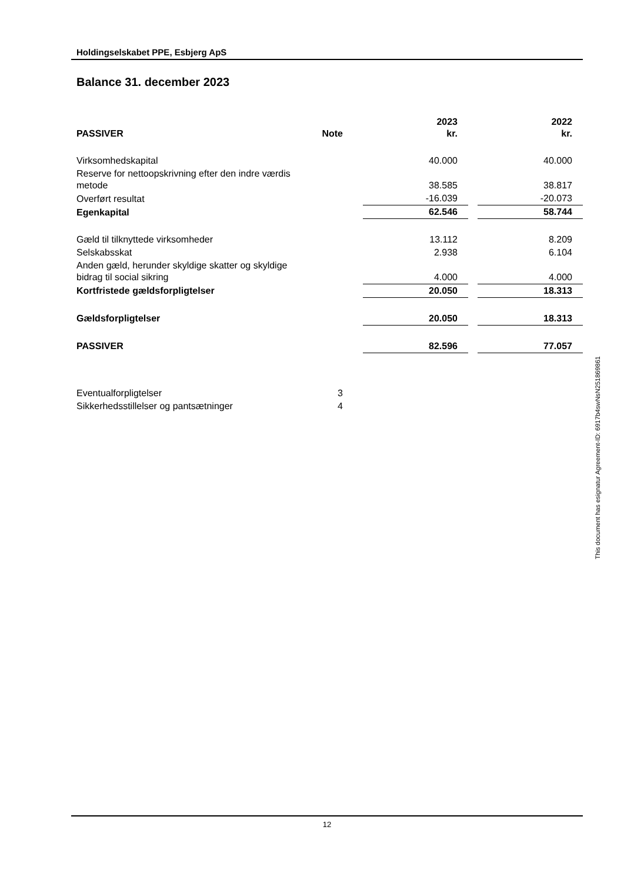Holdingselskabet PPE, Esbjerg ApS
Balance 31. december 2023
| PASSIVER | Note | | 2023 kr. | | 2022 kr. |
| --- | --- | --- | --- | --- | --- |
| Virksomhedskapital | | | 40.000 | | 40.000 |
| Reserve for nettoopskrivning efter den indre værdis metode | | | 38.585 | | 38.817 |
| Overført resultat | | | -16.039 | | -20.073 |
| Egenkapital | | | 62.546 | | 58.744 |
| Gæld til tilknyttede virksomheder | | | 13.112 | | 8.209 |
| Selskabsskat | | | 2.938 | | 6.104 |
| Anden gæld, herunder skyldige skatter og skyldige bidrag til social sikring | | | 4.000 | | 4.000 |
| Kortfristede gældsforpligtelser | | | 20.050 | | 18.313 |
| Gældsforpligtelser | | | 20.050 | | 18.313 |
| PASSIVER | | | 82.596 | | 77.057 |
| Eventualforpligtelser | 3 | | | | |
| Sikkerhedsstillelser og pantsætninger | 4 | | | | |
This document has esignatur Agreement-ID: 6917b4swNsN251869861
12